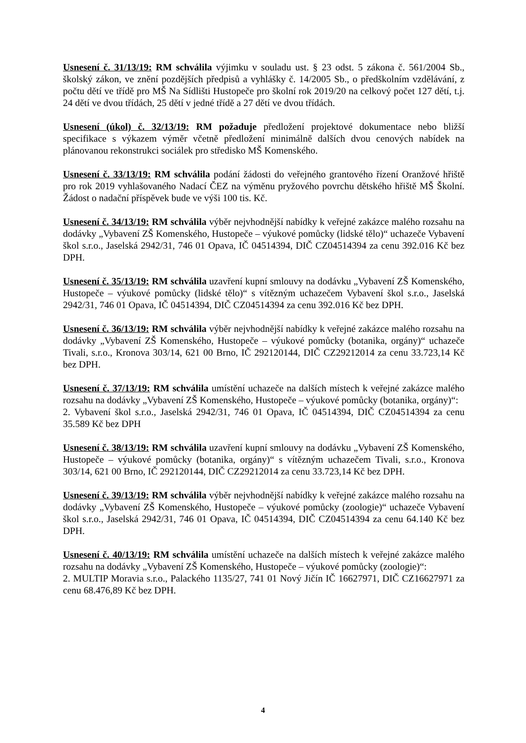Usnesení č. 31/13/19: RM schválila výjimku v souladu ust. § 23 odst. 5 zákona č. 561/2004 Sb., školský zákon, ve znění pozdějších předpisů a vyhlášky č. 14/2005 Sb., o předškolním vzdělávání, z počtu dětí ve třídě pro MŠ Na Sídlišti Hustopeče pro školní rok 2019/20 na celkový počet 127 dětí, t.j. 24 dětí ve dvou třídách, 25 dětí v jedné třídě a 27 dětí ve dvou třídách.
Usnesení (úkol) č. 32/13/19: RM požaduje předložení projektové dokumentace nebo bližší specifikace s výkazem výměr včetně předložení minimálně dalších dvou cenových nabídek na plánovanou rekonstrukci sociálek pro středisko MŠ Komenského.
Usnesení č. 33/13/19: RM schválila podání žádosti do veřejného grantového řízení Oranžové hřiště pro rok 2019 vyhlašovaného Nadací ČEZ na výměnu pryžového povrchu dětského hřiště MŠ Školní. Žádost o nadační příspěvek bude ve výši 100 tis. Kč.
Usnesení č. 34/13/19: RM schválila výběr nejvhodnější nabídky k veřejné zakázce malého rozsahu na dodávky „Vybavení ZŠ Komenského, Hustopeče – výukové pomůcky (lidské tělo)“ uchazeče Vybavení škol s.r.o., Jaselská 2942/31, 746 01 Opava, IČ 04514394, DIČ CZ04514394 za cenu 392.016 Kč bez DPH.
Usnesení č. 35/13/19: RM schválila uzavření kupní smlouvy na dodávku „Vybavení ZŠ Komenského, Hustopeče – výukové pomůcky (lidské tělo)“ s vítězným uchazečem Vybavení škol s.r.o., Jaselská 2942/31, 746 01 Opava, IČ 04514394, DIČ CZ04514394 za cenu 392.016 Kč bez DPH.
Usnesení č. 36/13/19: RM schválila výběr nejvhodnější nabídky k veřejné zakázce malého rozsahu na dodávky „Vybavení ZŠ Komenského, Hustopeče – výukové pomůcky (botanika, orgány)“ uchazeče Tivali, s.r.o., Kronova 303/14, 621 00 Brno, IČ 292120144, DIČ CZ29212014 za cenu 33.723,14 Kč bez DPH.
Usnesení č. 37/13/19: RM schválila umístění uchazeče na dalších místech k veřejné zakázce malého rozsahu na dodávky „Vybavení ZŠ Komenského, Hustopeče – výukové pomůcky (botanika, orgány)“:
2. Vybavení škol s.r.o., Jaselská 2942/31, 746 01 Opava, IČ 04514394, DIČ CZ04514394 za cenu 35.589 Kč bez DPH
Usnesení č. 38/13/19: RM schválila uzavření kupní smlouvy na dodávku „Vybavení ZŠ Komenského, Hustopeče – výukové pomůcky (botanika, orgány)“ s vítězným uchazečem Tivali, s.r.o., Kronova 303/14, 621 00 Brno, IČ 292120144, DIČ CZ29212014 za cenu 33.723,14 Kč bez DPH.
Usnesení č. 39/13/19: RM schválila výběr nejvhodnější nabídky k veřejné zakázce malého rozsahu na dodávky „Vybavení ZŠ Komenského, Hustopeče – výukové pomůcky (zoologie)“ uchazeče Vybavení škol s.r.o., Jaselská 2942/31, 746 01 Opava, IČ 04514394, DIČ CZ04514394 za cenu 64.140 Kč bez DPH.
Usnesení č. 40/13/19: RM schválila umístění uchazeče na dalších místech k veřejné zakázce malého rozsahu na dodávky „Vybavení ZŠ Komenského, Hustopeče – výukové pomůcky (zoologie)“:
2. MULTIP Moravia s.r.o., Palackého 1135/27, 741 01 Nový Jičín IČ 16627971, DIČ CZ16627971 za cenu 68.476,89 Kč bez DPH.
4